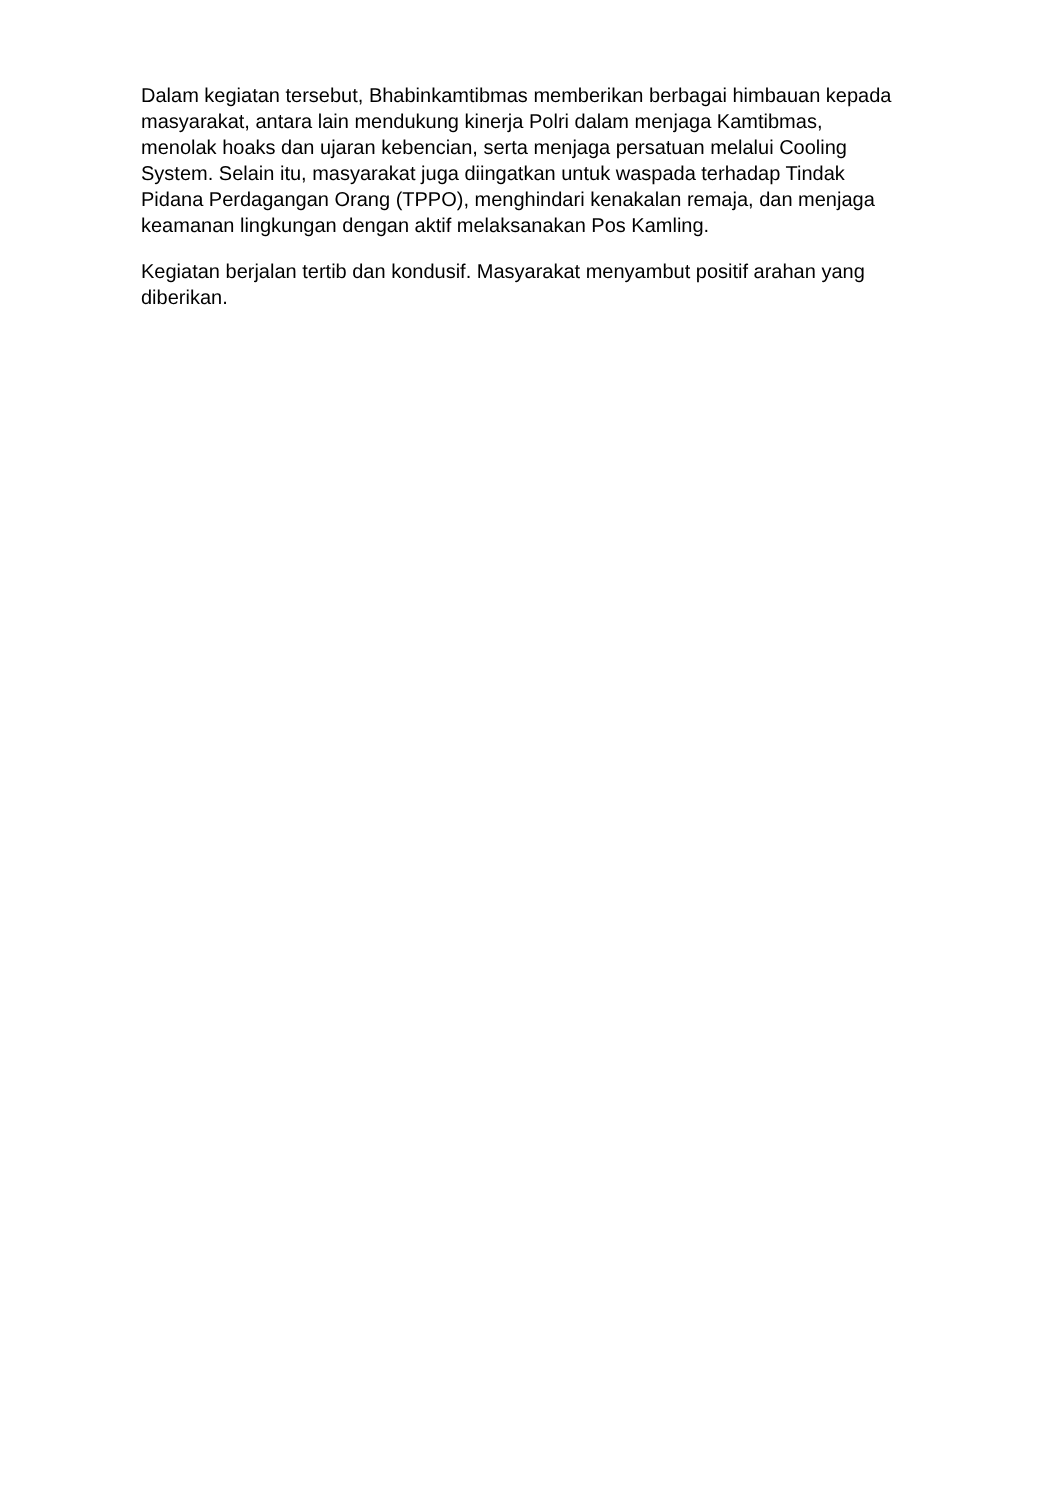Dalam kegiatan tersebut, Bhabinkamtibmas memberikan berbagai himbauan kepada masyarakat, antara lain mendukung kinerja Polri dalam menjaga Kamtibmas, menolak hoaks dan ujaran kebencian, serta menjaga persatuan melalui Cooling System. Selain itu, masyarakat juga diingatkan untuk waspada terhadap Tindak Pidana Perdagangan Orang (TPPO), menghindari kenakalan remaja, dan menjaga keamanan lingkungan dengan aktif melaksanakan Pos Kamling.
Kegiatan berjalan tertib dan kondusif. Masyarakat menyambut positif arahan yang diberikan.